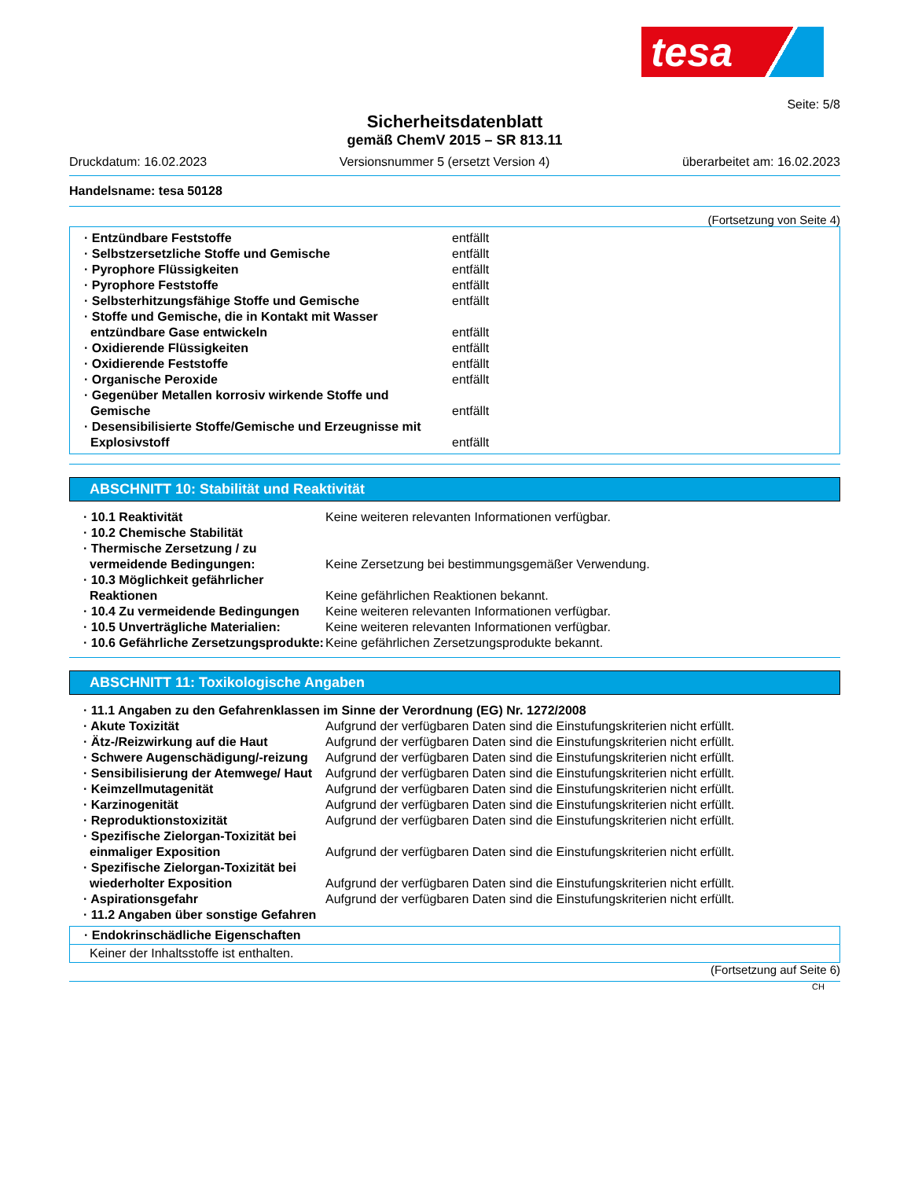tesa
Seite: 5/8
Sicherheitsdatenblatt
gemäß ChemV 2015 – SR 813.11
Druckdatum: 16.02.2023 Versionsnummer 5 (ersetzt Version 4) überarbeitet am: 16.02.2023
Handelsname: tesa 50128
(Fortsetzung von Seite 4)
| · Entzündbare Feststoffe | entfällt |
| · Selbstzersetzliche Stoffe und Gemische | entfällt |
| · Pyrophore Flüssigkeiten | entfällt |
| · Pyrophore Feststoffe | entfällt |
| · Selbsterhitzungsfähige Stoffe und Gemische | entfällt |
| · Stoffe und Gemische, die in Kontakt mit Wasser entzündbare Gase entwickeln | entfällt |
| · Oxidierende Flüssigkeiten | entfällt |
| · Oxidierende Feststoffe | entfällt |
| · Organische Peroxide | entfällt |
| · Gegenüber Metallen korrosiv wirkende Stoffe und Gemische | entfällt |
| · Desensibilisierte Stoffe/Gemische und Erzeugnisse mit Explosivstoff | entfällt |
ABSCHNITT 10: Stabilität und Reaktivität
| · 10.1 Reaktivität | Keine weiteren relevanten Informationen verfügbar. |
| · 10.2 Chemische Stabilität | |
| · Thermische Zersetzung / zu vermeidende Bedingungen: | Keine Zersetzung bei bestimmungsgemäßer Verwendung. |
| · 10.3 Möglichkeit gefährlicher Reaktionen | Keine gefährlichen Reaktionen bekannt. |
| · 10.4 Zu vermeidende Bedingungen | Keine weiteren relevanten Informationen verfügbar. |
| · 10.5 Unverträgliche Materialien: | Keine weiteren relevanten Informationen verfügbar. |
| · 10.6 Gefährliche Zersetzungsprodukte: | Keine gefährlichen Zersetzungsprodukte bekannt. |
ABSCHNITT 11: Toxikologische Angaben
| · 11.1 Angaben zu den Gefahrenklassen im Sinne der Verordnung (EG) Nr. 1272/2008 | |
| · Akute Toxizität | Aufgrund der verfügbaren Daten sind die Einstufungskriterien nicht erfüllt. |
| · Ätz-/Reizwirkung auf die Haut | Aufgrund der verfügbaren Daten sind die Einstufungskriterien nicht erfüllt. |
| · Schwere Augenschädigung/-reizung | Aufgrund der verfügbaren Daten sind die Einstufungskriterien nicht erfüllt. |
| · Sensibilisierung der Atemwege/ Haut | Aufgrund der verfügbaren Daten sind die Einstufungskriterien nicht erfüllt. |
| · Keimzellmutagenität | Aufgrund der verfügbaren Daten sind die Einstufungskriterien nicht erfüllt. |
| · Karzinogenität | Aufgrund der verfügbaren Daten sind die Einstufungskriterien nicht erfüllt. |
| · Reproduktionstoxizität | Aufgrund der verfügbaren Daten sind die Einstufungskriterien nicht erfüllt. |
| · Spezifische Zielorgan-Toxizität bei einmaliger Exposition | Aufgrund der verfügbaren Daten sind die Einstufungskriterien nicht erfüllt. |
| · Spezifische Zielorgan-Toxizität bei wiederholter Exposition | Aufgrund der verfügbaren Daten sind die Einstufungskriterien nicht erfüllt. |
| · Aspirationsgefahr | Aufgrund der verfügbaren Daten sind die Einstufungskriterien nicht erfüllt. |
| · 11.2 Angaben über sonstige Gefahren | |
· Endokrinschädliche Eigenschaften
Keiner der Inhaltsstoffe ist enthalten.
(Fortsetzung auf Seite 6)
CH